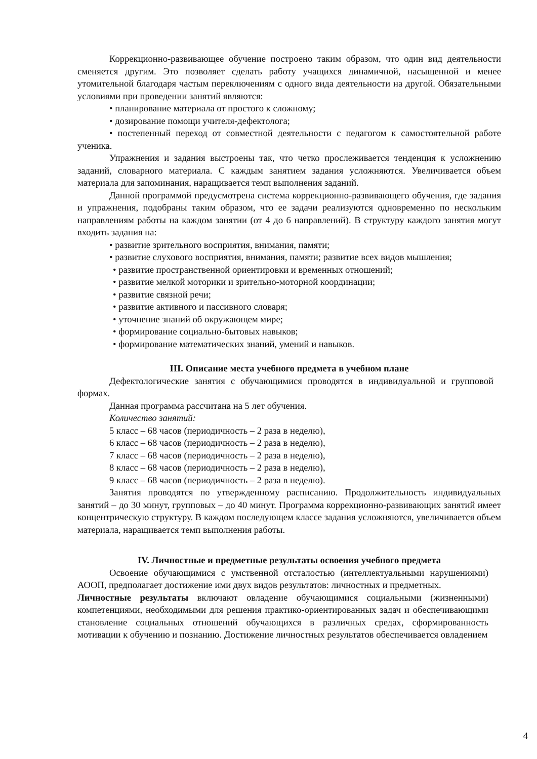Коррекционно-развивающее обучение построено таким образом, что один вид деятельности сменяется другим. Это позволяет сделать работу учащихся динамичной, насыщенной и менее утомительной благодаря частым переключениям с одного вида деятельности на другой. Обязательными условиями при проведении занятий являются:
• планирование материала от простого к сложному;
• дозирование помощи учителя-дефектолога;
• постепенный переход от совместной деятельности с педагогом к самостоятельной работе ученика.
Упражнения и задания выстроены так, что четко прослеживается тенденция к усложнению заданий, словарного материала. С каждым занятием задания усложняются. Увеличивается объем материала для запоминания, наращивается темп выполнения заданий.
Данной программой предусмотрена система коррекционно-развивающего обучения, где задания и упражнения, подобраны таким образом, что ее задачи реализуются одновременно по нескольким направлениям работы на каждом занятии (от 4 до 6 направлений). В структуру каждого занятия могут входить задания на:
• развитие зрительного восприятия, внимания, памяти;
• развитие слухового восприятия, внимания, памяти; развитие всех видов мышления;
• развитие пространственной ориентировки и временных отношений;
• развитие мелкой моторики и зрительно-моторной координации;
• развитие связной речи;
• развитие активного и пассивного словаря;
• уточнение знаний об окружающем мире;
• формирование социально-бытовых навыков;
• формирование математических знаний, умений и навыков.
III. Описание места учебного предмета в учебном плане
Дефектологические занятия с обучающимися проводятся в индивидуальной и групповой формах.
Данная программа рассчитана на 5 лет обучения.
Количество занятий:
5 класс – 68 часов (периодичность – 2 раза в неделю),
6 класс – 68 часов (периодичность – 2 раза в неделю),
7 класс – 68 часов (периодичность – 2 раза в неделю),
8 класс – 68 часов (периодичность – 2 раза в неделю),
9 класс – 68 часов (периодичность – 2 раза в неделю).
Занятия проводятся по утвержденному расписанию. Продолжительность индивидуальных занятий – до 30 минут, групповых – до 40 минут. Программа коррекционно-развивающих занятий имеет концентрическую структуру. В каждом последующем классе задания усложняются, увеличивается объем материала, наращивается темп выполнения работы.
IV. Личностные и предметные результаты освоения учебного предмета
Освоение обучающимися с умственной отсталостью (интеллектуальными нарушениями) АООП, предполагает достижение ими двух видов результатов: личностных и предметных.
Личностные результаты включают овладение обучающимися социальными (жизненными) компетенциями, необходимыми для решения практико-ориентированных задач и обеспечивающими становление социальных отношений обучающихся в различных средах, сформированность мотивации к обучению и познанию. Достижение личностных результатов обеспечивается овладением
4